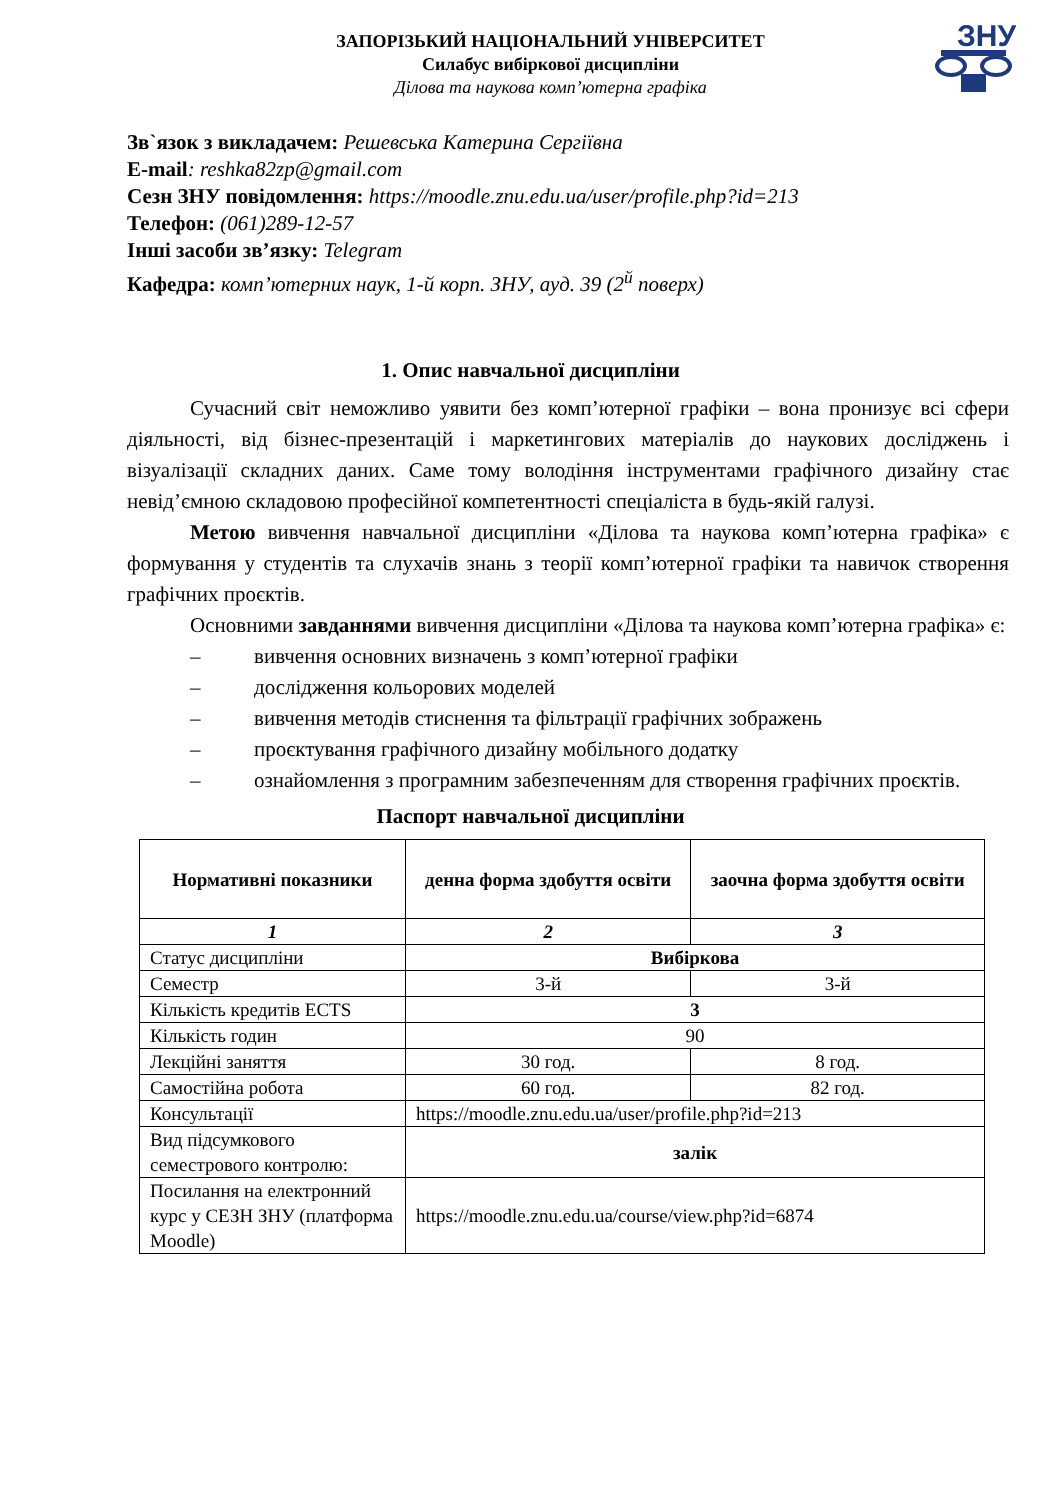ЗНУ
ЗАПОРІЗЬКИЙ НАЦІОНАЛЬНИЙ УНІВЕРСИТЕТ
Силабус вибіркової дисципліни
Ділова та наукова комп’ютерна графіка
Зв`язок з викладачем: Решевська Катерина Сергіївна
E-mail: reshka82zp@gmail.com
Сезн ЗНУ повідомлення: https://moodle.znu.edu.ua/user/profile.php?id=213
Телефон: (061)289-12-57
Інші засоби зв’язку: Telegram
Кафедра: комп’ютерних наук, 1-й корп. ЗНУ, ауд. 39 (2<sup>й</sup> поверх)
1. Опис навчальної дисципліни
Сучасний світ неможливо уявити без комп’ютерної графіки – вона пронизує всі сфери діяльності, від бізнес-презентацій і маркетингових матеріалів до наукових досліджень і візуалізації складних даних. Саме тому володіння інструментами графічного дизайну стає невід’ємною складовою професійної компетентності спеціаліста в будь-якій галузі.
Метою вивчення навчальної дисципліни «Ділова та наукова комп’ютерна графіка» є формування у студентів та слухачів знань з теорії комп’ютерної графіки та навичок створення графічних проєктів.
Основними завданнями вивчення дисципліни «Ділова та наукова комп’ютерна графіка» є:
– вивчення основних визначень з комп’ютерної графіки
– дослідження кольорових моделей
– вивчення методів стиснення та фільтрації графічних зображень
– проєктування графічного дизайну мобільного додатку
– ознайомлення з програмним забезпеченням для створення графічних проєктів.
Паспорт навчальної дисципліни
| Нормативні показники | денна форма здобуття освіти | заочна форма здобуття освіти |
| --- | --- | --- |
| 1 | 2 | 3 |
| Статус дисципліни | Вибіркова | |
| Семестр | 3-й | 3-й |
| Кількість кредитів ECTS | 3 | |
| Кількість годин | 90 | |
| Лекційні заняття | 30 год. | 8 год. |
| Самостійна робота | 60 год. | 82 год. |
| Консультації | https://moodle.znu.edu.ua/user/profile.php?id=213 | |
| Вид підсумкового семестрового контролю: | залік | |
| Посилання на електронний курс у СЕЗН ЗНУ (платформа Moodle) | https://moodle.znu.edu.ua/course/view.php?id=6874 | |